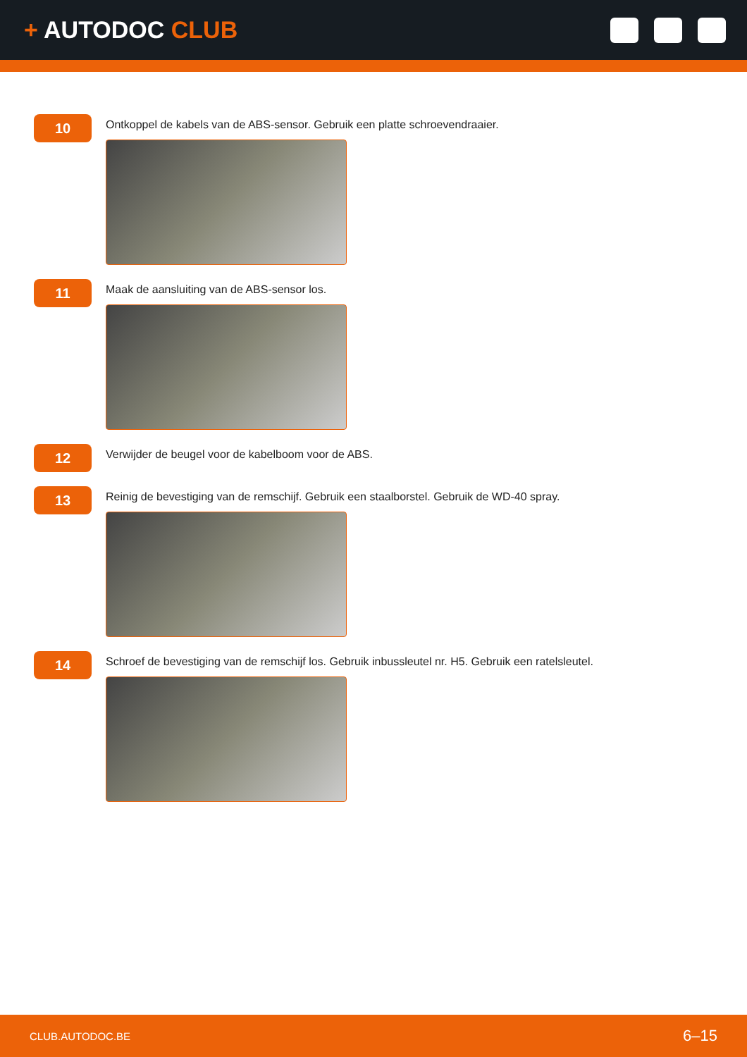+ AUTODOC CLUB
10
Ontkoppel de kabels van de ABS-sensor. Gebruik een platte schroevendraaier.
11
Maak de aansluiting van de ABS-sensor los.
12
Verwijder de beugel voor de kabelboom voor de ABS.
13
Reinig de bevestiging van de remschijf. Gebruik een staalborstel. Gebruik de WD-40 spray.
14
Schroef de bevestiging van de remschijf los. Gebruik inbussleutel nr. H5. Gebruik een ratelsleutel.
CLUB.AUTODOC.BE 6–15